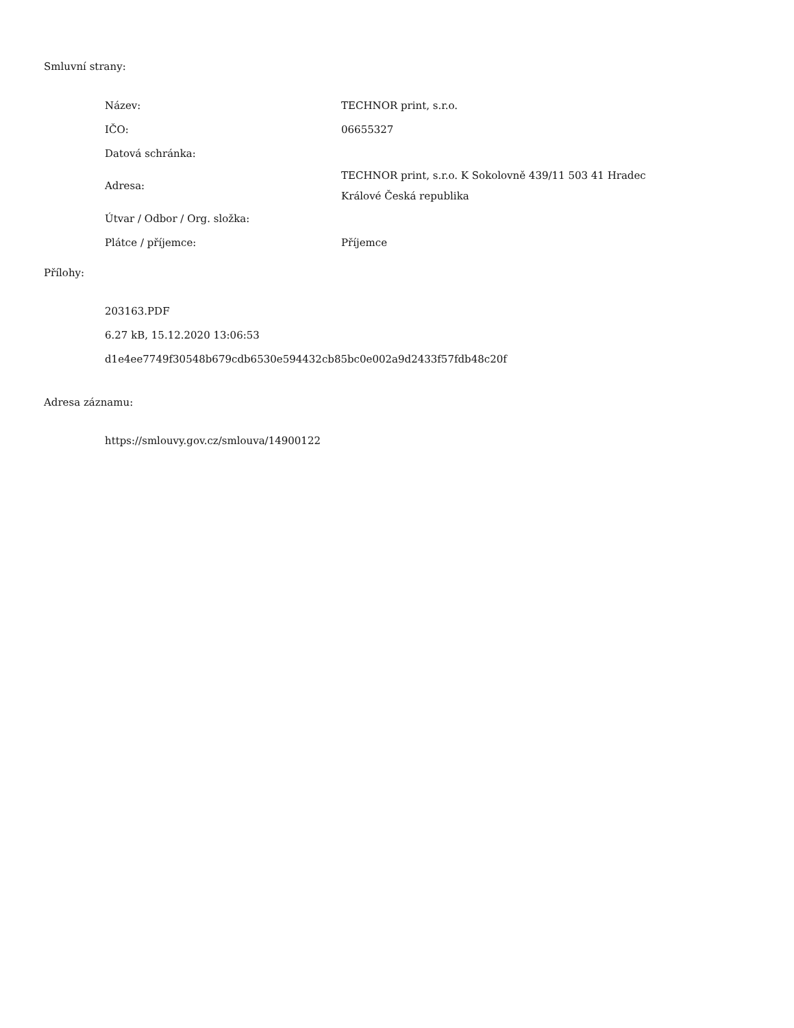Smluvní strany:
| Název: | TECHNOR print, s.r.o. |
| IČO: | 06655327 |
| Datová schránka: | |
| Adresa: | TECHNOR print, s.r.o. K Sokolovně 439/11 503 41 Hradec Králové Česká republika |
| Útvar / Odbor / Org. složka: | |
| Plátce / příjemce: | Příjemce |
Přílohy:
203163.PDF
6.27 kB, 15.12.2020 13:06:53
d1e4ee7749f30548b679cdb6530e594432cb85bc0e002a9d2433f57fdb48c20f
Adresa záznamu:
https://smlouvy.gov.cz/smlouva/14900122